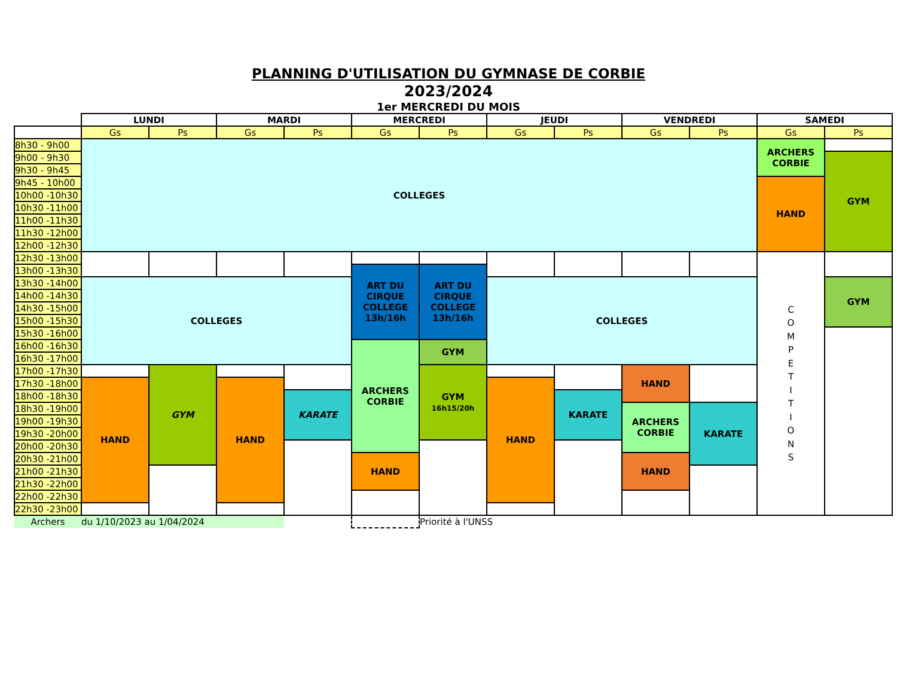PLANNING D'UTILISATION DU GYMNASE DE CORBIE
2023/2024
1er MERCREDI DU MOIS
| | LUNDI | | MARDI | | MERCREDI | | JEUDI | | VENDREDI | | SAMEDI | |
| --- | --- | --- | --- | --- | --- | --- | --- | --- | --- | --- | --- | --- |
| | Gs | Ps | Gs | Ps | Gs | Ps | Gs | Ps | Gs | Ps | Gs | Ps |
| 8h30 - 9h00 | COLLEGES | | | | | | | | | | ARCHERS CORBIE | |
| 9h00 - 9h30 | | | | | | | | | | | | GYM |
| 9h30 - 9h45 | | | | | | | | | | | | |
| 9h45 - 10h00 | | | | | | | | | | | HAND | |
| 10h00 -10h30 | | | | | | | | | | | | |
| 10h30 -11h00 | | | | | | | | | | | | |
| 11h00 -11h30 | | | | | | | | | | | | |
| 11h30 -12h00 | | | | | | | | | | | | |
| 12h00 -12h30 | | | | | | | | | | | | |
| 12h30 -13h00 | | | | | | | | | | | C O M P E T I T I O N S | |
| 13h00 -13h30 | | | | | ART DU CIRQUE COLLEGE 13h/16h | ART DU CIRQUE COLLEGE 13h/16h | | | | | | |
| 13h30 -14h00 | COLLEGES | | | | | | COLLEGES | | | | | GYM |
| 14h00 -14h30 | | | | | | | | | | | | |
| 14h30 -15h00 | | | | | | | | | | | | |
| 15h00 -15h30 | | | | | | | | | | | | |
| 15h30 -16h00 | | | | | | | | | | | | |
| 16h00 -16h30 | | | | | ARCHERS CORBIE | GYM | | | | | | |
| 16h30 -17h00 | | | | | | | | | | | | |
| 17h00 -17h30 | | GYM | | | | GYM 16h15/20h | | | HAND | | | |
| 17h30 -18h00 | HAND | | HAND | | | | HAND | | | | | |
| 18h00 -18h30 | | | | KARATE | | | | KARATE | | | | |
| 18h30 -19h00 | | | | | | | | | ARCHERS CORBIE | KARATE | | |
| 19h00 -19h30 | | | | | | | | | | | | |
| 19h30 -20h00 | | | | | | | | | | | | |
| 20h00 -20h30 | | | | | | | | | | | | |
| 20h30 -21h00 | | | | | HAND | | | | HAND | | | |
| 21h00 -21h30 | | | | | | | | | | | | |
| 21h30 -22h00 | | | | | | | | | | | | |
| 22h00 -22h30 | | | | | | | | | | | | |
| 22h30 -23h00 | | | | | | | | | | | | |
| Archers | du 1/10/2023 au 1/04/2024 | | | | | Priorité à l'UNSS | | | | | | |